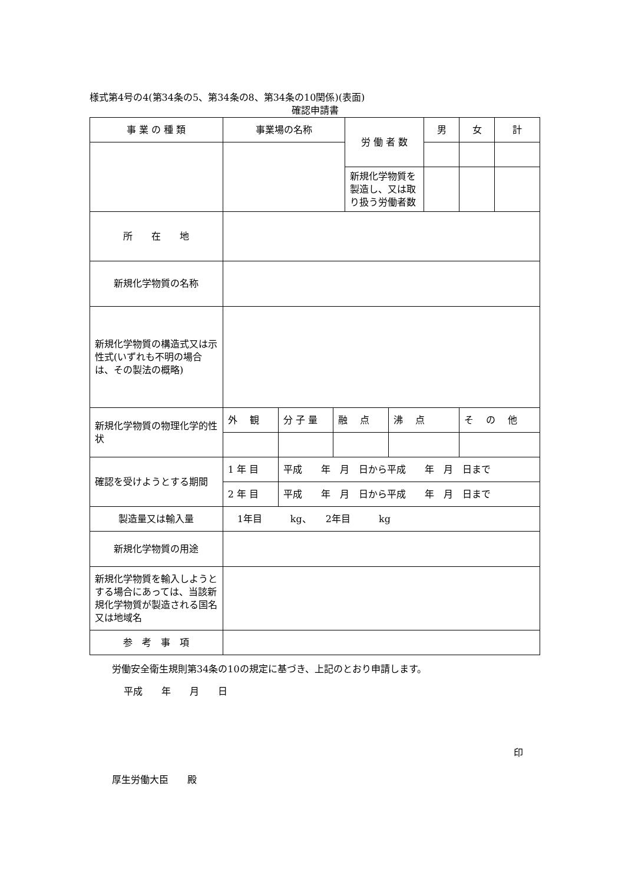様式第4号の4(第34条の5、第34条の8、第34条の10関係)(表面)
確認申請書
| 事 業 の 種 類 | 事業場の名称 | | | 労 働 者 数 | | 男 | 女 | 計 |
| | | | | 新規化学物質を製造し、又は取り扱う労働者数 | | | | |
| 所 在 地 | | | | | | | | |
| 新規化学物質の名称 | | | | | | | | |
| 新規化学物質の構造式又は示性式(いずれも不明の場合は、その製法の概略) | | | | | | | | |
| 新規化学物質の物理化学的性状 | 外 観 | 分 子 量 | 融 点 | | 沸 点 | | そ の 他 | |
| 確認を受けようとする期間 | 1 年 目 | 平成 年 月 日から平成 年 月 日まで | | | | | | |
| | 2 年 目 | 平成 年 月 日から平成 年 月 日まで | | | | | | |
| 製造量又は輸入量 | 1年目 kg、 2年目 kg | | | | | | | |
| 新規化学物質の用途 | | | | | | | | |
| 新規化学物質を輸入しようとする場合にあっては、当該新規化学物質が製造される国名又は地域名 | | | | | | | | |
| 参 考 事 項 | | | | | | | | |
労働安全衛生規則第34条の10の規定に基づき、上記のとおり申請します。
平成　　年　　月　　日
印
厚生労働大臣　　殿